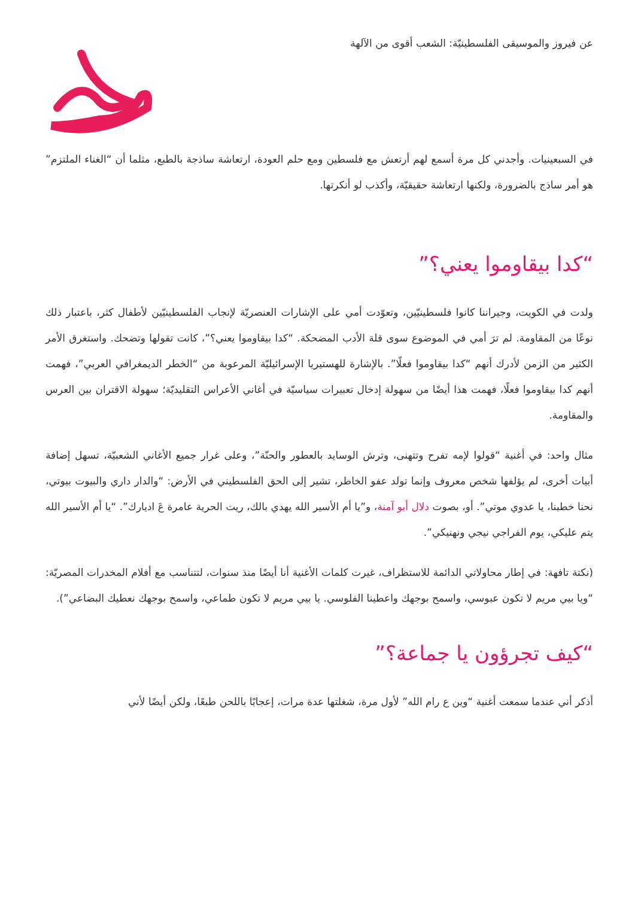عن فيروز والموسيقى الفلسطينيّة: الشعب أقوى من الآلهة
في السبعينيات. وأجدني كل مرة أسمع لهم أرتعش مع فلسطين ومع حلم العودة، ارتعاشة ساذجة بالطبع، مثلما أن “الغناء الملتزم” هو أمر ساذج بالضرورة، ولكنها ارتعاشة حقيقيّة، وأكذب لو أنكرتها.
“كدا بيقاوموا يعني؟”
ولدت في الكويت، وجيراننا كانوا فلسطينيّين، وتعوّدت أمي على الإشارات العنصريّة لإنجاب الفلسطينيّين لأطفال كثر، باعتبار ذلك نوعًا من المقاومة. لم ترَ أمي في الموضوع سوى قلة الأدب المضحكة. “كدا بيقاوموا يعني؟”، كانت تقولها وتضحك. واستغرق الأمر الكثير من الزمن لأدرك أنهم “كدا بيقاوموا فعلًا”. بالإشارة للهستيريا الإسرائيليّة المرعوبة من “الخطر الديمغرافي العربي”، فهمت أنهم كدا بيقاوموا فعلًا، فهمت هذا أيضًا من سهولة إدخال تعبيرات سياسيّة في أغاني الأعراس التقليديّة؛ سهولة الاقتران بين العرس والمقاومة.
مثال واحد: في أغنية “قولوا لإمه تفرح وتتهنى، وترش الوسايد بالعطور والحنّة”، وعلى غرار جميع الأغاني الشعبيّة، تسهل إضافة أبيات أخرى، لم يؤلفها شخص معروف وإنما تولد عفو الخاطر، تشير إلى الحق الفلسطيني في الأرض: “والدار داري والبيوت بيوتي، نحنا خطبنا، يا عدوي موتي”. أو، بصوت دلال أبو آمنة، و”يا أم الأسير الله يهدي بالك، ريت الحرية عامرة عَ اديارك”. “يا أم الأسير الله يتم عليكي، يوم الفراجي نيجي ونهنيكي”.
(نكتة تافهة: في إطار محاولاتي الدائمة للاستظراف، غيرت كلمات الأغنية أنا أيضًا منذ سنوات، لتتناسب مع أفلام المخدرات المصريّة: “ويا بيي مريم لا تكون عبوسي، واسمح بوجهك واعطينا الفلوسي. يا بيي مريم لا تكون طماعي، واسمح بوجهك نعطيك البضاعي”).
“كيف تجرؤون يا جماعة؟”
أذكر أني عندما سمعت أغنية “وين ع رام الله” لأول مرة، شغلتها عدة مرات، إعجابًا باللحن طبعًا، ولكن أيضًا لأني